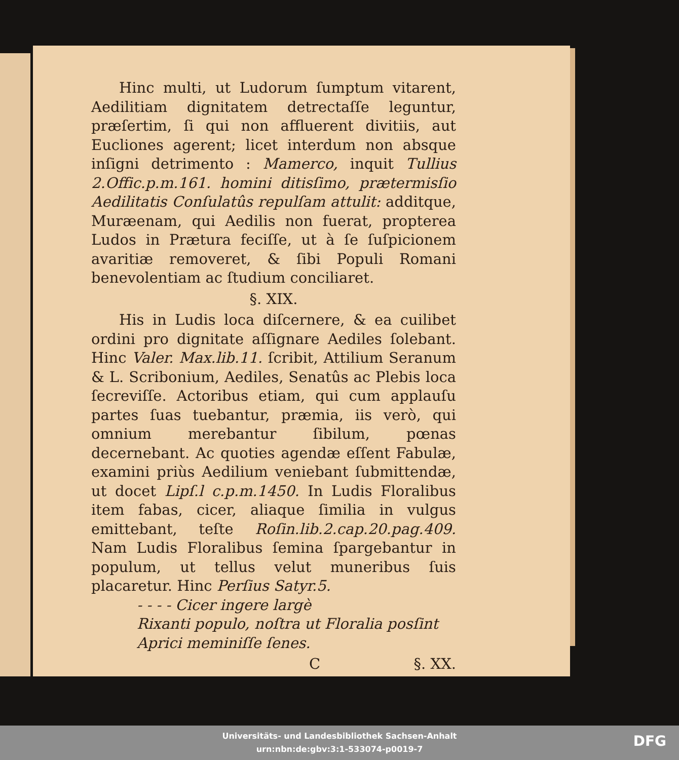Hinc multi, ut Ludorum ſumptum vitarent, Aedilitiam dignitatem detrectaſſe leguntur, præſertim, ſi qui non affluerent divitiis, aut Eucliones agerent; licet interdum non absque inſigni detrimento : Mamerco, inquit Tullius 2.Offic.p.m.161. homini ditisſimo, prætermisſio Aedilitatis Conſulatûs repulſam attulit: additque, Muræenam, qui Aedilis non fuerat, propterea Ludos in Prætura feciſſe, ut à ſe ſuſpicionem avaritiæ removeret, & ſibi Populi Romani benevolentiam ac ſtudium conciliaret.
§. XIX.
His in Ludis loca diſcernere, & ea cuilibet ordini pro dignitate aſſignare Aediles ſolebant. Hinc Valer. Max.lib.11. ſcribit, Attilium Seranum & L. Scribonium, Aediles, Senatûs ac Plebis loca ſecreviſſe. Actoribus etiam, qui cum applauſu partes ſuas tuebantur, præmia, iis verò, qui omnium merebantur ſibilum, pœnas decernebant. Ac quoties agendæ eſſent Fabulæ, examini priùs Aedilium veniebant ſubmittendæ, ut docet Lipſ.l c.p.m.1450. In Ludis Floralibus item fabas, cicer, aliaque ſimilia in vulgus emittebant, teſte Roſin.lib.2.cap.20.pag.409. Nam Ludis Floralibus ſemina ſpargebantur in populum, ut tellus velut muneribus ſuis placaretur. Hinc Perſius Satyr.5.
- - - - Cicer ingere largè
Rixanti populo, noſtra ut Floralia posſint
Aprici meminiſſe ſenes.
C §. XX.
Universitäts- und Landesbibliothek Sachsen-Anhalt
urn:nbn:de:gbv:3:1-533074-p0019-7
DFG